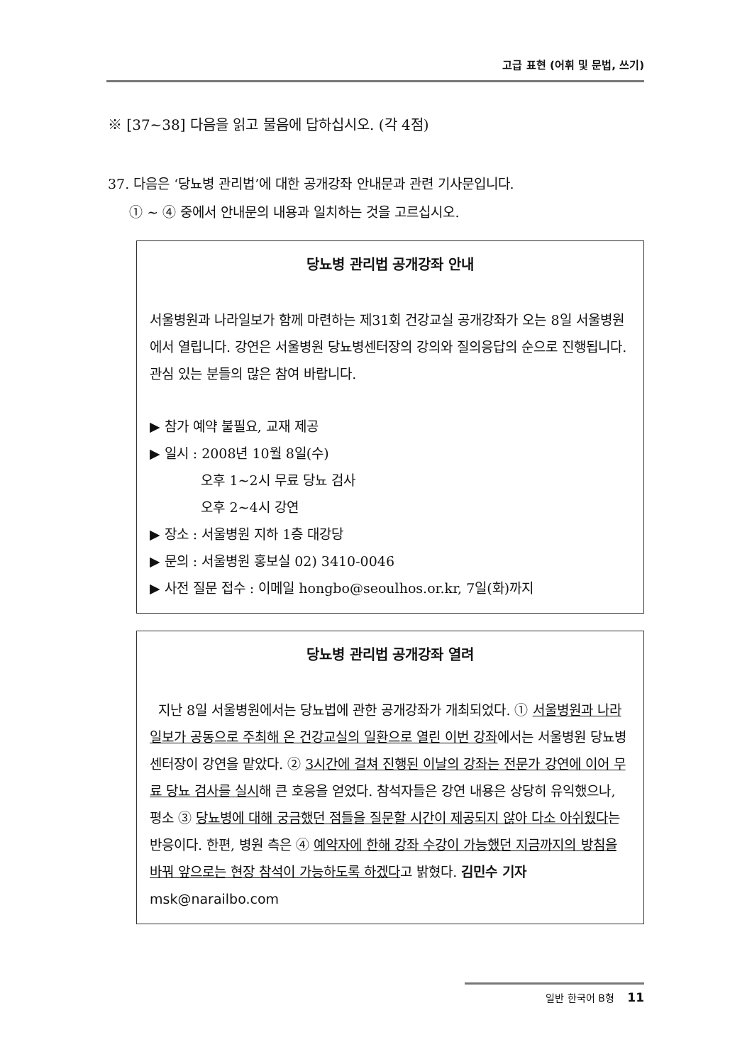고급 표현 (어휘 및 문법, 쓰기)
※ [37~38] 다음을 읽고 물음에 답하십시오. (각 4점)
37. 다음은 ‘당뇨병 관리법’에 대한 공개강좌 안내문과 관련 기사문입니다.
① ~ ④ 중에서 안내문의 내용과 일치하는 것을 고르십시오.
당뇨병 관리법 공개강좌 안내
서울병원과 나라일보가 함께 마련하는 제31회 건강교실 공개강좌가 오는 8일 서울병원에서 열립니다. 강연은 서울병원 당뇨병센터장의 강의와 질의응답의 순으로 진행됩니다. 관심 있는 분들의 많은 참여 바랍니다.
▶ 참가 예약 불필요, 교재 제공
▶ 일시 : 2008년 10월 8일(수)
오후 1~2시 무료 당뇨 검사
오후 2~4시 강연
▶ 장소 : 서울병원 지하 1층 대강당
▶ 문의 : 서울병원 홍보실 02) 3410-0046
▶ 사전 질문 접수 : 이메일 hongbo@seoulhos.or.kr, 7일(화)까지
당뇨병 관리법 공개강좌 열려
지난 8일 서울병원에서는 당뇨법에 관한 공개강좌가 개최되었다. ① 서울병원과 나라일보가 공동으로 주최해 온 건강교실의 일환으로 열린 이번 강좌에서는 서울병원 당뇨병센터장이 강연을 맡았다. ② 3시간에 걸쳐 진행된 이날의 강좌는 전문가 강연에 이어 무료 당뇨 검사를 실시해 큰 호응을 얻었다. 참석자들은 강연 내용은 상당히 유익했으나, 평소 ③ 당뇨병에 대해 궁금했던 점들을 질문할 시간이 제공되지 않아 다소 아쉬웠다는 반응이다. 한편, 병원 측은 ④ 예약자에 한해 강좌 수강이 가능했던 지금까지의 방침을 바꿔 앞으로는 현장 참석이 가능하도록 하겠다고 밝혔다. 김민수 기자 msk@narailbo.com
일반 한국어 B형 11